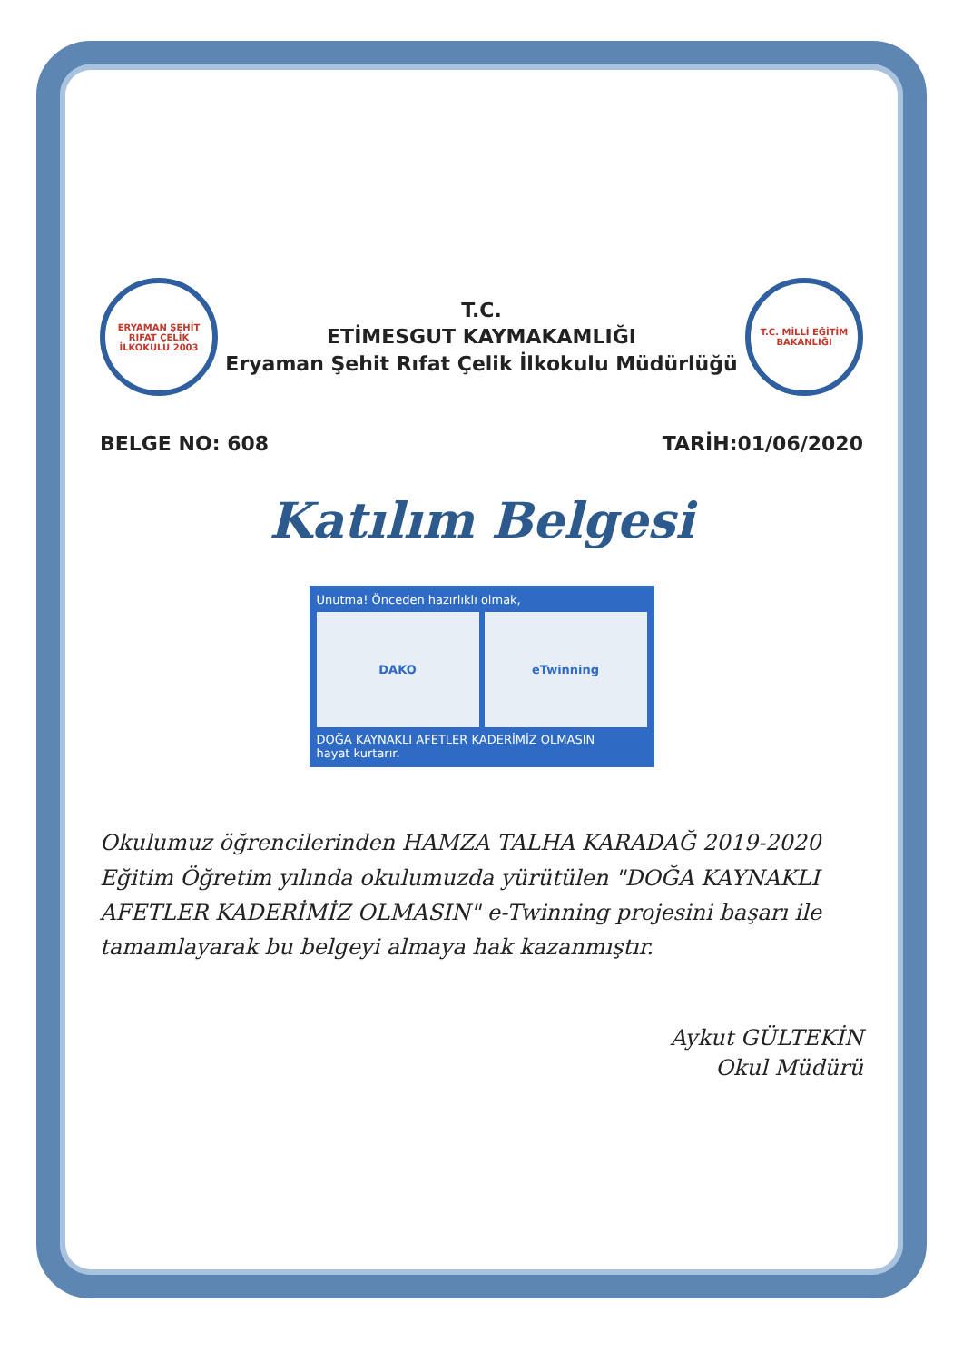ERYAMAN ŞEHİT RIFAT ÇELİK İLKOKULU 2003
T.C.
ETİMESGUT KAYMAKAMLIĞI
Eryaman Şehit Rıfat Çelik İlkokulu Müdürlüğü
T.C. MİLLİ EĞİTİM BAKANLIĞI
BELGE NO: 608 TARİH:01/06/2020
Katılım Belgesi
Unutma! Önceden hazırlıklı olmak,
DAKO eTwinning
DOĞA KAYNAKLI AFETLER KADERİMİZ OLMASIN
hayat kurtarır.
Okulumuz öğrencilerinden HAMZA TALHA KARADAĞ 2019-2020 Eğitim Öğretim yılında okulumuzda yürütülen "DOĞA KAYNAKLI AFETLER KADERİMİZ OLMASIN" e-Twinning projesini başarı ile tamamlayarak bu belgeyi almaya hak kazanmıştır.
Aykut GÜLTEKİN
Okul Müdürü